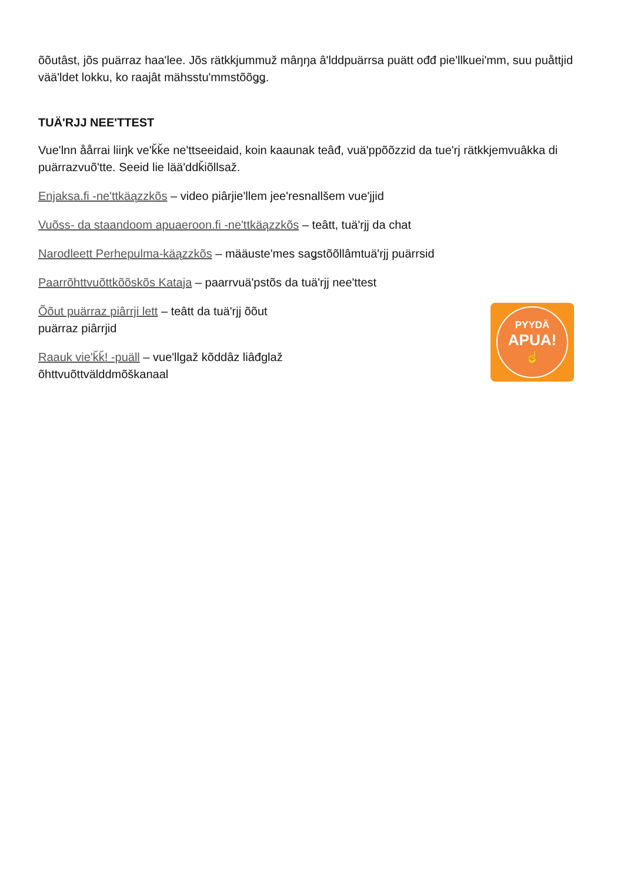õõutâst, jõs puärraz haa'lee. Jõs rätkkjummuž mâŋŋa â'lddpuärrsa puätt ođđ pie'llkuei'mm, suu puåttjid vää'ldet lokku, ko raajât mähsstu'mmstõõǥǥ.
TUÄ'RJJ NEE'TTEST
Vue'lnn åårrai liiŋk ve'ǩǩe ne'ttseeidaid, koin kaaunak teâđ, vuä'ppõõzzid da tue'rj rätkkjemvuâkka di puärrazvuõ'tte. Seeid lie lää'ddǩiõllsaž.
Enjaksa.fi -ne'ttkäązzkõs – video piârjie'llem jee'resnallšem vue'jjid
Vuõss- da staandoom apuaeroon.fi -ne'ttkäązzkõs – teâtt, tuä'rjj da chat
Narodleett Perhepulma-käązzkõs – mää­uste'mes saǥstõõllâmtuä'rjj puärrsid
Paarrõhttvuõttkõõskõs Kataja – paarrvuä'pstõs da tuä'rjj nee'ttest
Õõut puärraz piârrji lett – teâtt da tuä'rjj õõut
puärraz piârrjid
Raauk vie'ǩǩ! -puäll – vue'llgaž kõddâz liâđglaž
õhttvuõttvälddmõškanaal
PYYDÄ
APUA!
☝